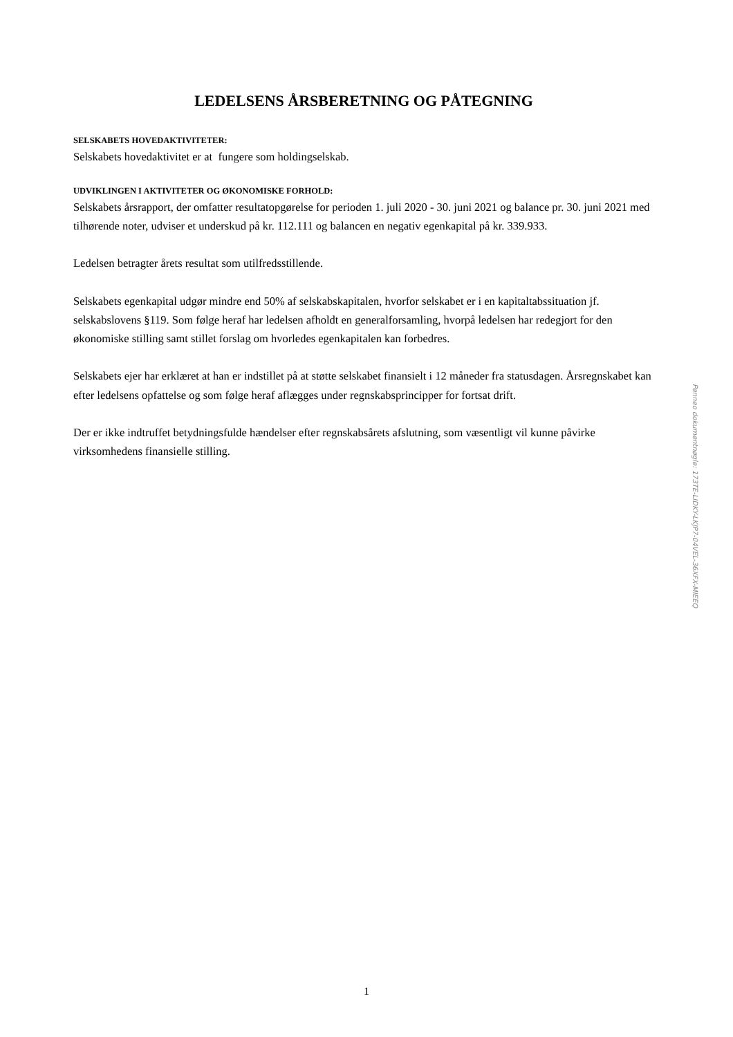LEDELSENS ÅRSBERETNING OG PÅTEGNING
SELSKABETS HOVEDAKTIVITETER:
Selskabets hovedaktivitet er at fungere som holdingselskab.
UDVIKLINGEN I AKTIVITETER OG ØKONOMISKE FORHOLD:
Selskabets årsrapport, der omfatter resultatopgørelse for perioden 1. juli 2020 - 30. juni 2021 og balance pr. 30. juni 2021 med tilhørende noter, udviser et underskud på kr. 112.111 og balancen en negativ egenkapital på kr. 339.933.
Ledelsen betragter årets resultat som utilfredsstillende.
Selskabets egenkapital udgør mindre end 50% af selskabskapitalen, hvorfor selskabet er i en kapitaltabssituation jf. selskabslovens §119. Som følge heraf har ledelsen afholdt en generalforsamling, hvorpå ledelsen har redegjort for den økonomiske stilling samt stillet forslag om hvorledes egenkapitalen kan forbedres.
Selskabets ejer har erklæret at han er indstillet på at støtte selskabet finansielt i 12 måneder fra statusdagen. Årsregnskabet kan efter ledelsens opfattelse og som følge heraf aflægges under regnskabsprincipper for fortsat drift.
Der er ikke indtruffet betydningsfulde hændelser efter regnskabsårets afslutning, som væsentligt vil kunne påvirke virksomhedens finansielle stilling.
Penneo dokumentnøgle: 173TE-LIDKY-LKJP7-04VEL-36XFX-MIEEQ
1